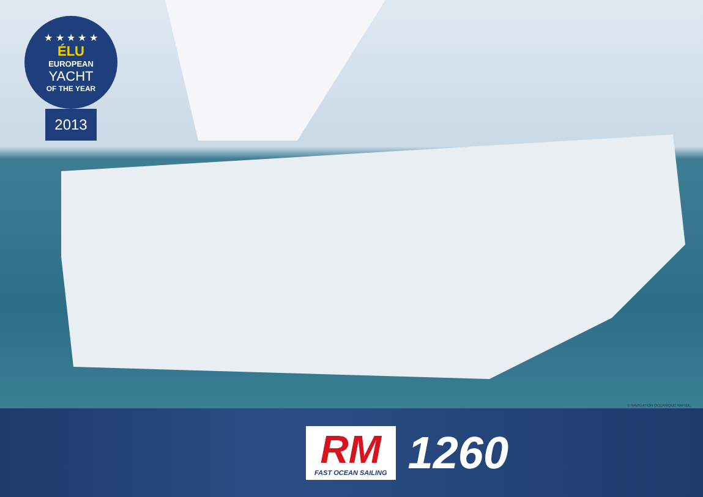★ ★ ★ ★ ★
ÉLU
EUROPEAN
YACHT
OF THE YEAR
2013
© NAVIGATION OCEANIQUE RAPIDE
RM
FAST OCEAN SAILING
1260